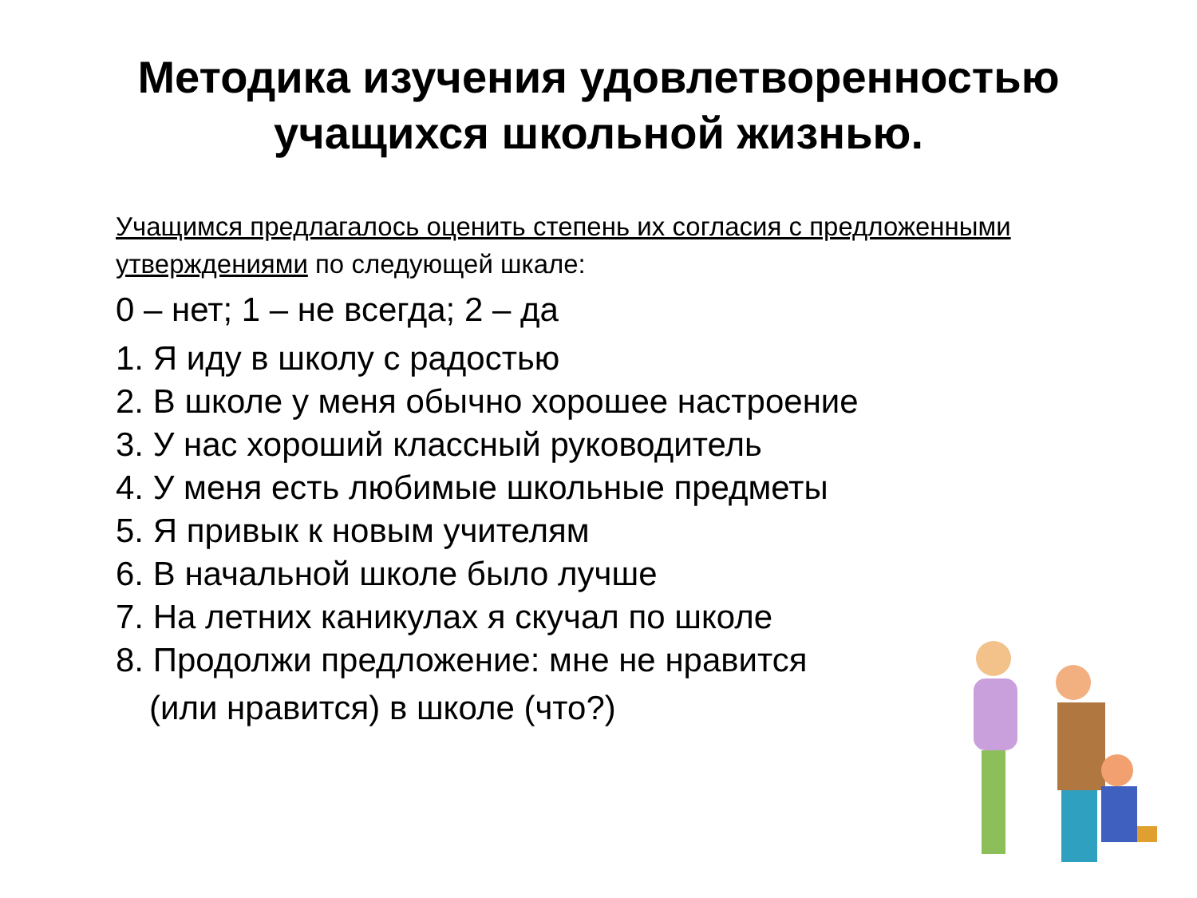Методика изучения удовлетворенностью
учащихся школьной жизнью.
Учащимся предлагалось оценить степень их согласия с предложенными утверждениями по следующей шкале:
0 – нет; 1 – не всегда; 2 – да
1. Я иду в школу с радостью
2. В школе у меня обычно хорошее настроение
3. У нас хороший классный руководитель
4. У меня есть любимые школьные предметы
5. Я привык к новым учителям
6. В начальной школе было лучше
7. На летних каникулах я скучал по школе
8. Продолжи предложение: мне не нравится
(или нравится) в школе (что?)